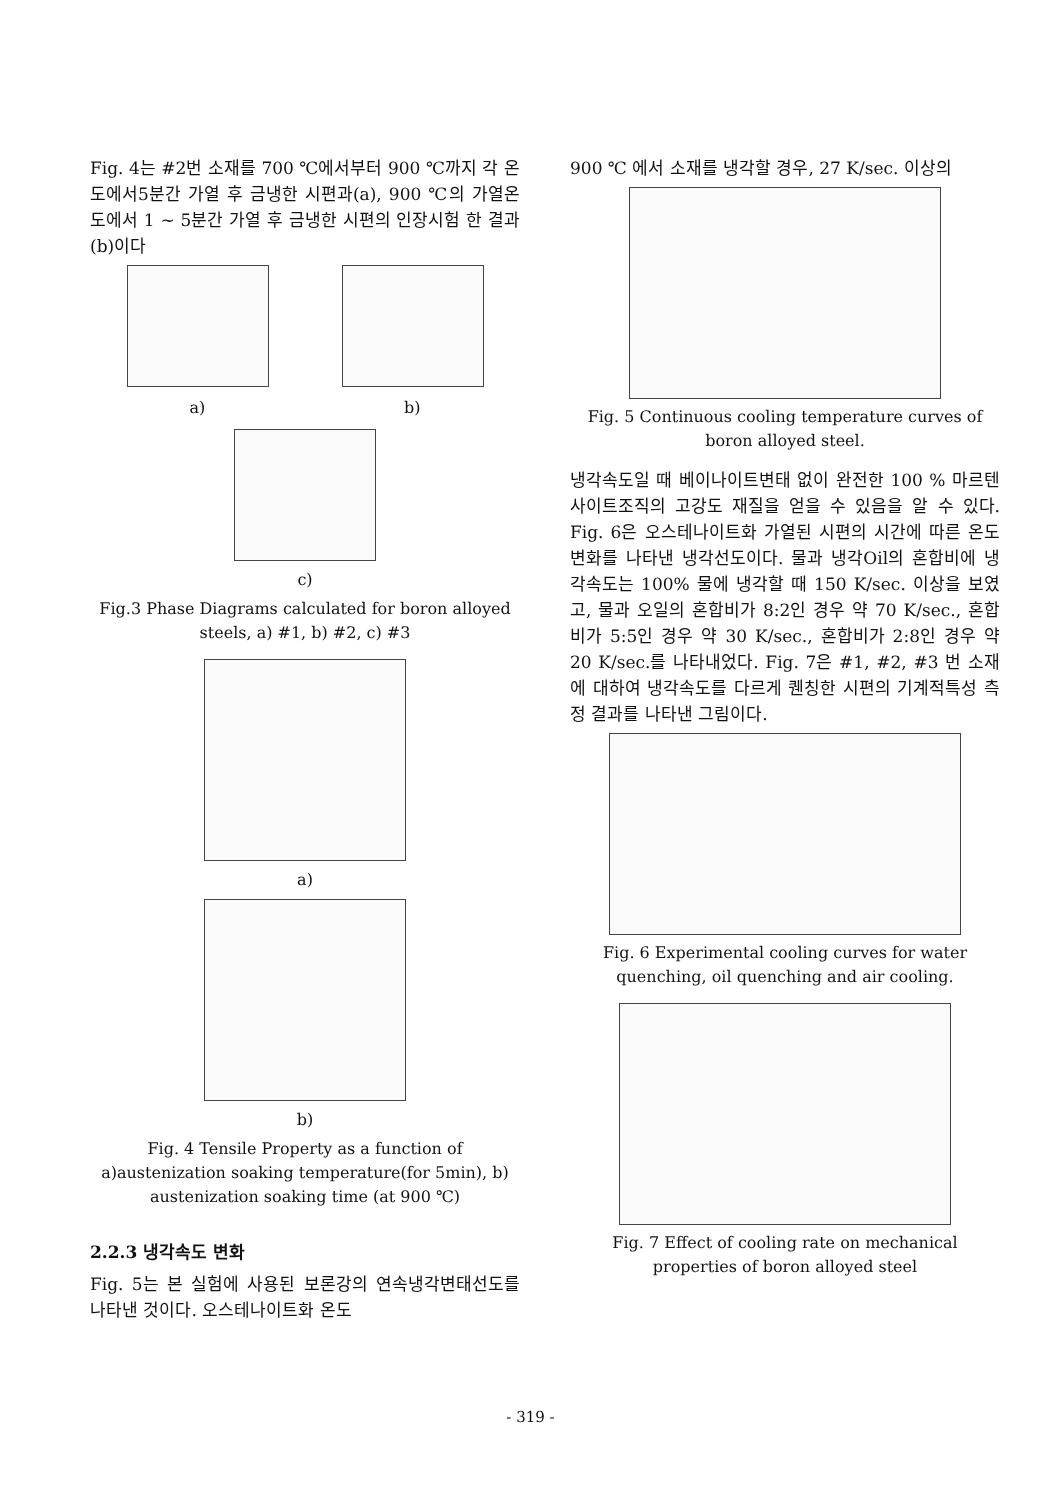Fig. 4는 #2번 소재를 700 ℃에서부터 900 ℃까지 각 온도에서5분간 가열 후 금냉한 시편과(a), 900 ℃의 가열온도에서 1 ~ 5분간 가열 후 금냉한 시편의 인장시험 한 결과(b)이다
a) b)
c)
Fig.3 Phase Diagrams calculated for boron alloyed steels, a) #1, b) #2, c) #3
a)
b)
Fig. 4 Tensile Property as a function of a)austenization soaking temperature(for 5min), b) austenization soaking time (at 900 ℃)
2.2.3 냉각속도 변화
Fig. 5는 본 실험에 사용된 보론강의 연속냉각변태선도를 나타낸 것이다. 오스테나이트화 온도
900 ℃ 에서 소재를 냉각할 경우, 27 K/sec. 이상의
Fig. 5 Continuous cooling temperature curves of boron alloyed steel.
냉각속도일 때 베이나이트변태 없이 완전한 100 % 마르텐사이트조직의 고강도 재질을 얻을 수 있음을 알 수 있다. Fig. 6은 오스테나이트화 가열된 시편의 시간에 따른 온도변화를 나타낸 냉각선도이다. 물과 냉각Oil의 혼합비에 냉각속도는 100% 물에 냉각할 때 150 K/sec. 이상을 보였고, 물과 오일의 혼합비가 8:2인 경우 약 70 K/sec., 혼합비가 5:5인 경우 약 30 K/sec., 혼합비가 2:8인 경우 약 20 K/sec.를 나타내었다. Fig. 7은 #1, #2, #3 번 소재에 대하여 냉각속도를 다르게 퀜칭한 시편의 기계적특성 측정 결과를 나타낸 그림이다.
Fig. 6 Experimental cooling curves for water quenching, oil quenching and air cooling.
Fig. 7 Effect of cooling rate on mechanical properties of boron alloyed steel
- 319 -